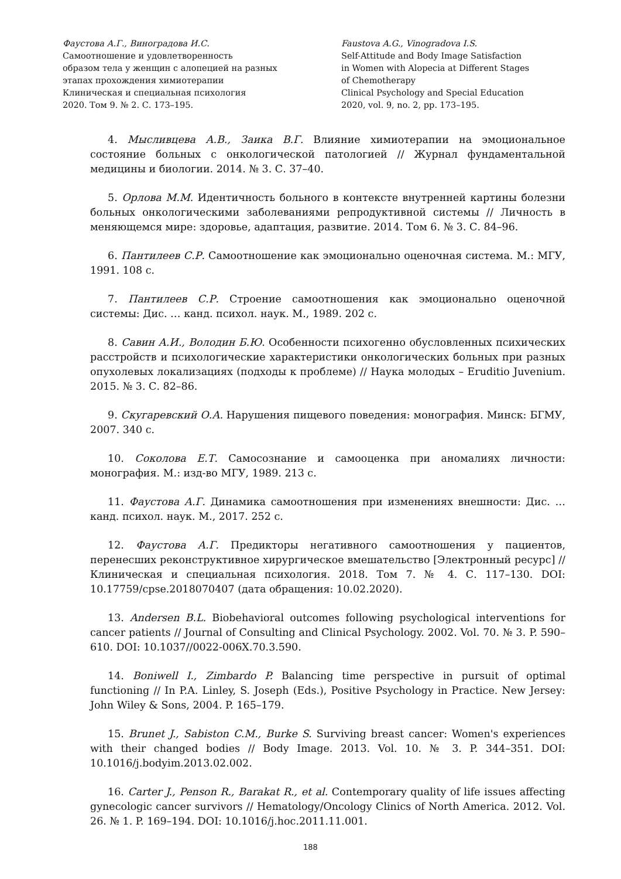Фаустова А.Г., Виноградова И.С.
Самоотношение и удовлетворенность
образом тела у женщин с алопецией на разных
этапах прохождения химиотерапии
Клиническая и специальная психология
2020. Том 9. № 2. С. 173–195.
Faustova A.G., Vinogradova I.S.
Self-Attitude and Body Image Satisfaction
in Women with Alopecia at Different Stages
of Chemotherapy
Clinical Psychology and Special Education
2020, vol. 9, no. 2, pp. 173–195.
4. Мысливцева А.В., Заика В.Г. Влияние химиотерапии на эмоциональное состояние больных с онкологической патологией // Журнал фундаментальной медицины и биологии. 2014. № 3. С. 37–40.
5. Орлова М.М. Идентичность больного в контексте внутренней картины болезни больных онкологическими заболеваниями репродуктивной системы // Личность в меняющемся мире: здоровье, адаптация, развитие. 2014. Том 6. № 3. С. 84–96.
6. Пантилеев С.Р. Самоотношение как эмоционально оценочная система. М.: МГУ, 1991. 108 с.
7. Пантилеев С.Р. Строение самоотношения как эмоционально оценочной системы: Дис. … канд. психол. наук. М., 1989. 202 с.
8. Савин А.И., Володин Б.Ю. Особенности психогенно обусловленных психических расстройств и психологические характеристики онкологических больных при разных опухолевых локализациях (подходы к проблеме) // Наука молодых – Eruditio Juvenium. 2015. № 3. С. 82–86.
9. Скугаревский О.А. Нарушения пищевого поведения: монография. Минск: БГМУ, 2007. 340 с.
10. Соколова Е.Т. Самосознание и самооценка при аномалиях личности: монография. М.: изд-во МГУ, 1989. 213 с.
11. Фаустова А.Г. Динамика самоотношения при изменениях внешности: Дис. … канд. психол. наук. М., 2017. 252 с.
12. Фаустова А.Г. Предикторы негативного самоотношения у пациентов, перенесших реконструктивное хирургическое вмешательство [Электронный ресурс] // Клиническая и специальная психология. 2018. Том 7. № 4. С. 117–130. DOI: 10.17759/cpse.2018070407 (дата обращения: 10.02.2020).
13. Andersen B.L. Biobehavioral outcomes following psychological interventions for cancer patients // Journal of Consulting and Clinical Psychology. 2002. Vol. 70. № 3. P. 590–610. DOI: 10.1037//0022-006X.70.3.590.
14. Boniwell I., Zimbardo P. Balancing time perspective in pursuit of optimal functioning // In P.A. Linley, S. Joseph (Eds.), Positive Psychology in Practice. New Jersey: John Wiley & Sons, 2004. P. 165–179.
15. Brunet J., Sabiston C.M., Burke S. Surviving breast cancer: Women's experiences with their changed bodies // Body Image. 2013. Vol. 10. № 3. P. 344–351. DOI: 10.1016/j.bodyim.2013.02.002.
16. Carter J., Penson R., Barakat R., et al. Contemporary quality of life issues affecting gynecologic cancer survivors // Hematology/Oncology Clinics of North America. 2012. Vol. 26. № 1. P. 169–194. DOI: 10.1016/j.hoc.2011.11.001.
188